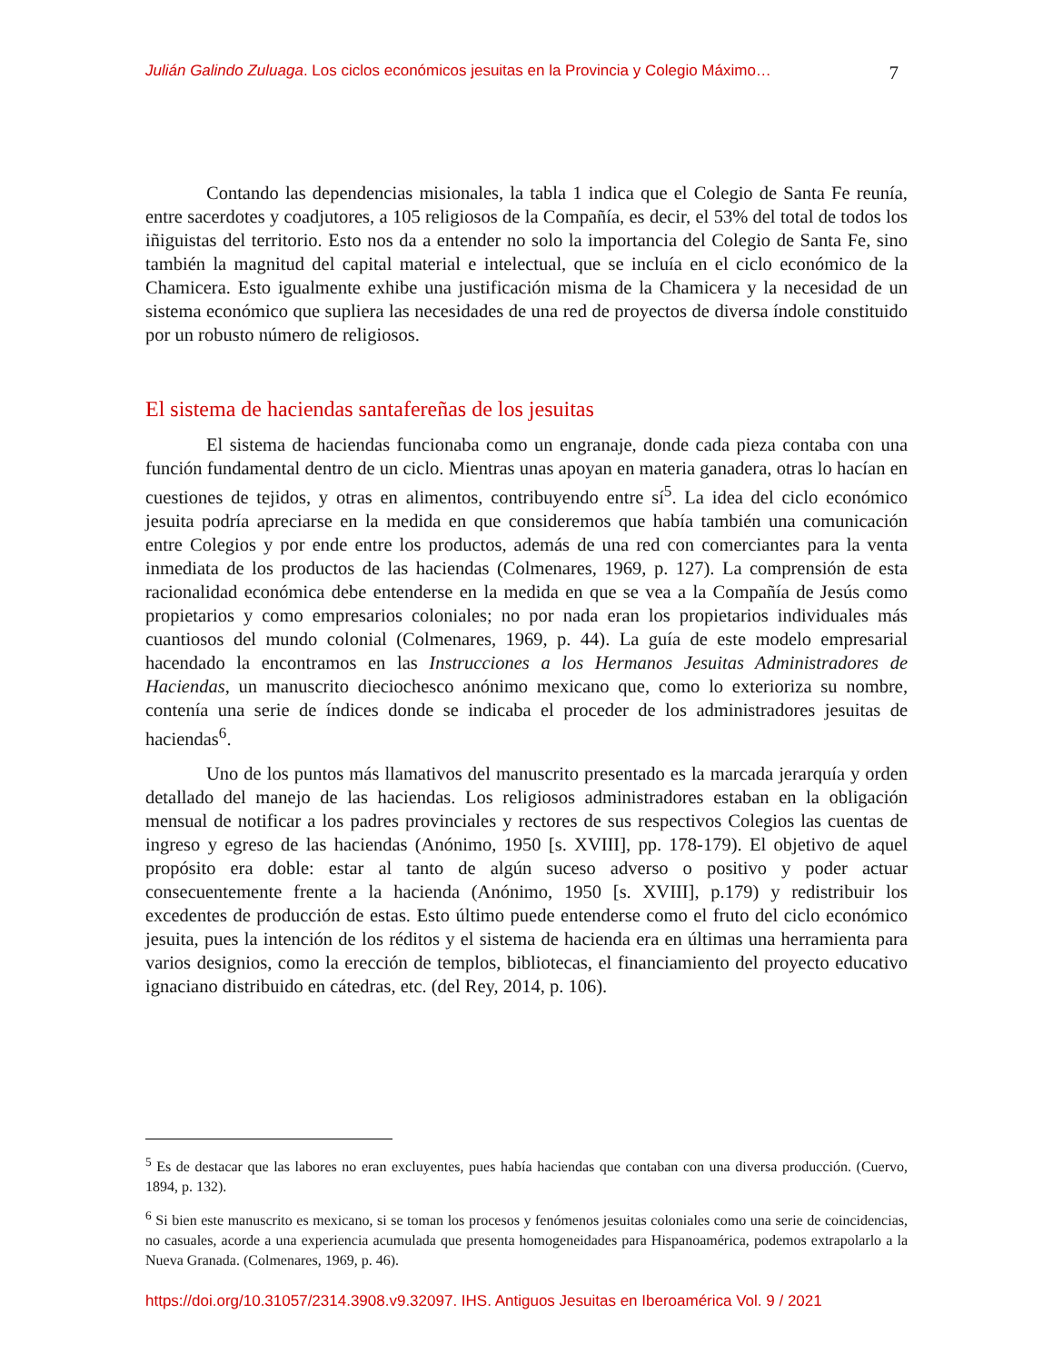Julián Galindo Zuluaga. Los ciclos económicos jesuitas en la Provincia y Colegio Máximo… 7
Contando las dependencias misionales, la tabla 1 indica que el Colegio de Santa Fe reunía, entre sacerdotes y coadjutores, a 105 religiosos de la Compañía, es decir, el 53% del total de todos los iñiguistas del territorio. Esto nos da a entender no solo la importancia del Colegio de Santa Fe, sino también la magnitud del capital material e intelectual, que se incluía en el ciclo económico de la Chamicera. Esto igualmente exhibe una justificación misma de la Chamicera y la necesidad de un sistema económico que supliera las necesidades de una red de proyectos de diversa índole constituido por un robusto número de religiosos.
El sistema de haciendas santafereñas de los jesuitas
El sistema de haciendas funcionaba como un engranaje, donde cada pieza contaba con una función fundamental dentro de un ciclo. Mientras unas apoyan en materia ganadera, otras lo hacían en cuestiones de tejidos, y otras en alimentos, contribuyendo entre sí<sup>5</sup>. La idea del ciclo económico jesuita podría apreciarse en la medida en que consideremos que había también una comunicación entre Colegios y por ende entre los productos, además de una red con comerciantes para la venta inmediata de los productos de las haciendas (Colmenares, 1969, p. 127). La comprensión de esta racionalidad económica debe entenderse en la medida en que se vea a la Compañía de Jesús como propietarios y como empresarios coloniales; no por nada eran los propietarios individuales más cuantiosos del mundo colonial (Colmenares, 1969, p. 44). La guía de este modelo empresarial hacendado la encontramos en las Instrucciones a los Hermanos Jesuitas Administradores de Haciendas, un manuscrito dieciochesco anónimo mexicano que, como lo exterioriza su nombre, contenía una serie de índices donde se indicaba el proceder de los administradores jesuitas de haciendas<sup>6</sup>.
Uno de los puntos más llamativos del manuscrito presentado es la marcada jerarquía y orden detallado del manejo de las haciendas. Los religiosos administradores estaban en la obligación mensual de notificar a los padres provinciales y rectores de sus respectivos Colegios las cuentas de ingreso y egreso de las haciendas (Anónimo, 1950 [s. XVIII], pp. 178-179). El objetivo de aquel propósito era doble: estar al tanto de algún suceso adverso o positivo y poder actuar consecuentemente frente a la hacienda (Anónimo, 1950 [s. XVIII], p.179) y redistribuir los excedentes de producción de estas. Esto último puede entenderse como el fruto del ciclo económico jesuita, pues la intención de los réditos y el sistema de hacienda era en últimas una herramienta para varios designios, como la erección de templos, bibliotecas, el financiamiento del proyecto educativo ignaciano distribuido en cátedras, etc. (del Rey, 2014, p. 106).
<sup>5</sup> Es de destacar que las labores no eran excluyentes, pues había haciendas que contaban con una diversa producción. (Cuervo, 1894, p. 132).
<sup>6</sup> Si bien este manuscrito es mexicano, si se toman los procesos y fenómenos jesuitas coloniales como una serie de coincidencias, no casuales, acorde a una experiencia acumulada que presenta homogeneidades para Hispanoamérica, podemos extrapolarlo a la Nueva Granada. (Colmenares, 1969, p. 46).
https://doi.org/10.31057/2314.3908.v9.32097. IHS. Antiguos Jesuitas en Iberoamérica Vol. 9 / 2021